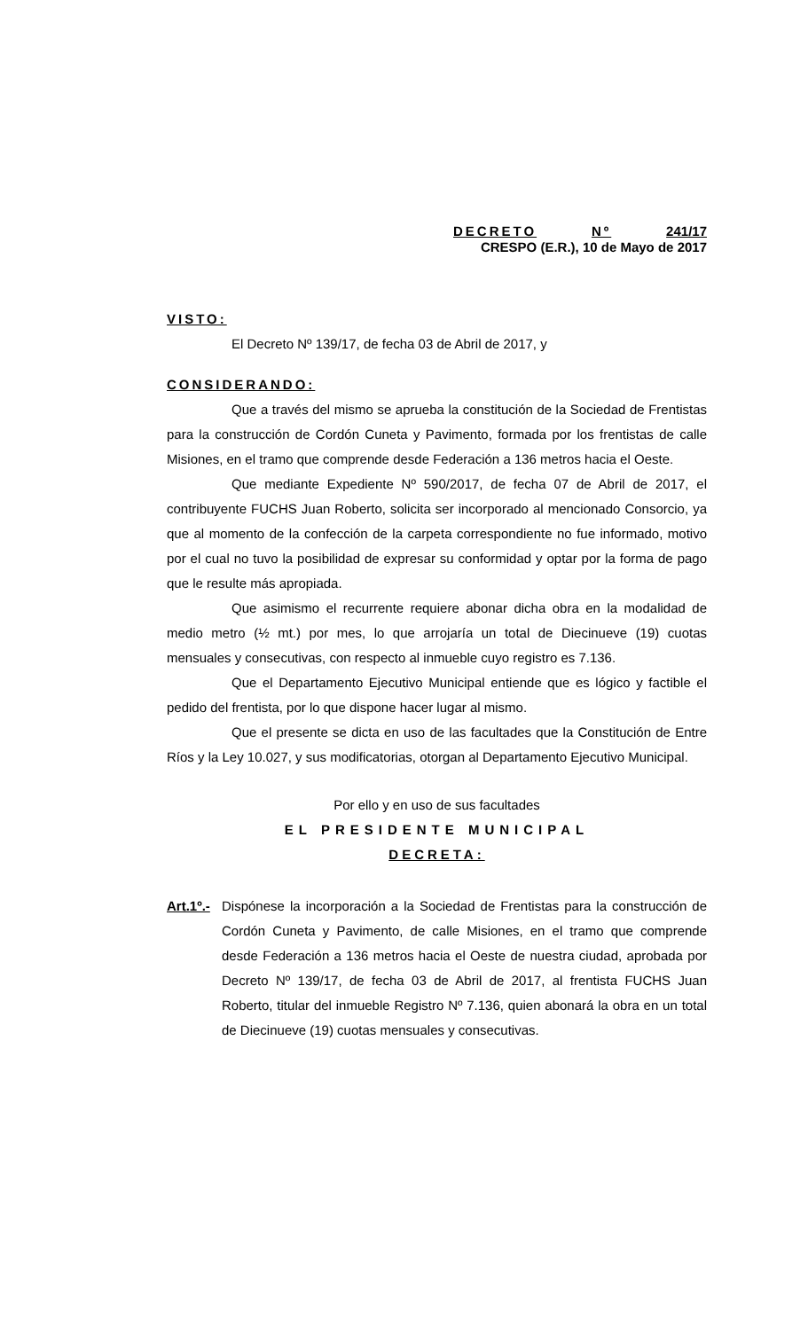DECRETO Nº 241/17
CRESPO (E.R.), 10 de Mayo de 2017
VISTO:
El Decreto Nº 139/17, de fecha 03 de Abril de 2017, y
CONSIDERANDO:
Que a través del mismo se aprueba la constitución de la Sociedad de Frentistas para la construcción de Cordón Cuneta y Pavimento, formada por los frentistas de calle Misiones, en el tramo que comprende desde Federación a 136 metros hacia el Oeste.
Que mediante Expediente Nº 590/2017, de fecha 07 de Abril de 2017, el contribuyente FUCHS Juan Roberto, solicita ser incorporado al mencionado Consorcio, ya que al momento de la confección de la carpeta correspondiente no fue informado, motivo por el cual no tuvo la posibilidad de expresar su conformidad y optar por la forma de pago que le resulte más apropiada.
Que asimismo el recurrente requiere abonar dicha obra en la modalidad de medio metro (½ mt.) por mes, lo que arrojaría un total de Diecinueve (19) cuotas mensuales y consecutivas, con respecto al inmueble cuyo registro es 7.136.
Que el Departamento Ejecutivo Municipal entiende que es lógico y factible el pedido del frentista, por lo que dispone hacer lugar al mismo.
Que el presente se dicta en uso de las facultades que la Constitución de Entre Ríos y la Ley 10.027, y sus modificatorias, otorgan al Departamento Ejecutivo Municipal.
Por ello y en uso de sus facultades
EL PRESIDENTE MUNICIPAL
DECRETA:
Art.1º.-
Dispónese la incorporación a la Sociedad de Frentistas para la construcción de Cordón Cuneta y Pavimento, de calle Misiones, en el tramo que comprende desde Federación a 136 metros hacia el Oeste de nuestra ciudad, aprobada por Decreto Nº 139/17, de fecha 03 de Abril de 2017, al frentista FUCHS Juan Roberto, titular del inmueble Registro Nº 7.136, quien abonará la obra en un total de Diecinueve (19) cuotas mensuales y consecutivas.